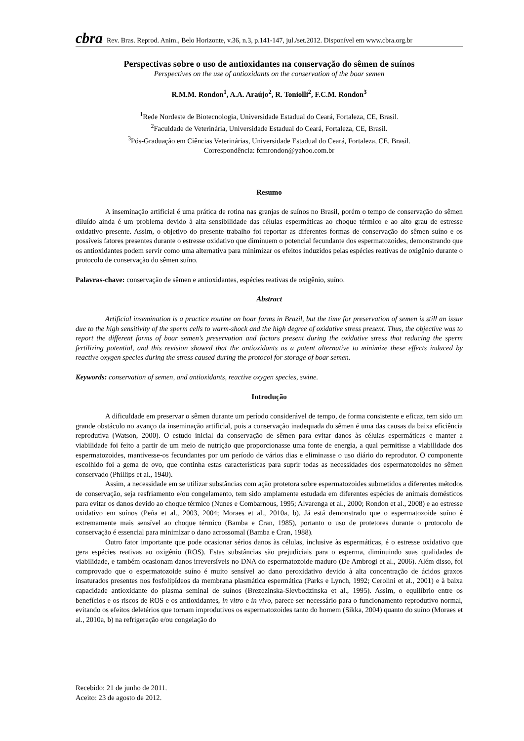cbra Rev. Bras. Reprod. Anim., Belo Horizonte, v.36, n.3, p.141-147, jul./set.2012. Disponível em www.cbra.org.br
Perspectivas sobre o uso de antioxidantes na conservação do sêmen de suínos
Perspectives on the use of antioxidants on the conservation of the boar semen
R.M.M. Rondon<sup>1</sup>, A.A. Araújo<sup>2</sup>, R. Toniolli<sup>2</sup>, F.C.M. Rondon<sup>3</sup>
<sup>1</sup> Rede Nordeste de Biotecnologia, Universidade Estadual do Ceará, Fortaleza, CE, Brasil.
<sup>2</sup> Faculdade de Veterinária, Universidade Estadual do Ceará, Fortaleza, CE, Brasil.
<sup>3</sup> Pós-Graduação em Ciências Veterinárias, Universidade Estadual do Ceará, Fortaleza, CE, Brasil.
Correspondência: fcmrondon@yahoo.com.br
Resumo
A inseminação artificial é uma prática de rotina nas granjas de suínos no Brasil, porém o tempo de conservação do sêmen diluído ainda é um problema devido à alta sensibilidade das células espermáticas ao choque térmico e ao alto grau de estresse oxidativo presente. Assim, o objetivo do presente trabalho foi reportar as diferentes formas de conservação do sêmen suíno e os possíveis fatores presentes durante o estresse oxidativo que diminuem o potencial fecundante dos espermatozoides, demonstrando que os antioxidantes podem servir como uma alternativa para minimizar os efeitos induzidos pelas espécies reativas de oxigênio durante o protocolo de conservação do sêmen suíno.
Palavras-chave: conservação de sêmen e antioxidantes, espécies reativas de oxigênio, suíno.
Abstract
Artificial insemination is a practice routine on boar farms in Brazil, but the time for preservation of semen is still an issue due to the high sensitivity of the sperm cells to warm-shock and the high degree of oxidative stress present. Thus, the objective was to report the different forms of boar semen’s preservation and factors present during the oxidative stress that reducing the sperm fertilizing potential, and this revision showed that the antioxidants as a potent alternative to minimize these effects induced by reactive oxygen species during the stress caused during the protocol for storage of boar semen.
Keywords: conservation of semen, and antioxidants, reactive oxygen species, swine.
Introdução
A dificuldade em preservar o sêmen durante um período considerável de tempo, de forma consistente e eficaz, tem sido um grande obstáculo no avanço da inseminação artificial, pois a conservação inadequada do sêmen é uma das causas da baixa eficiência reprodutiva (Watson, 2000). O estudo inicial da conservação de sêmen para evitar danos às células espermáticas e manter a viabilidade foi feito a partir de um meio de nutrição que proporcionasse uma fonte de energia, a qual permitisse a viabilidade dos espermatozoides, mantivesse-os fecundantes por um período de vários dias e eliminasse o uso diário do reprodutor. O componente escolhido foi a gema de ovo, que continha estas características para suprir todas as necessidades dos espermatozoides no sêmen conservado (Phillips et al., 1940).
Assim, a necessidade em se utilizar substâncias com ação protetora sobre espermatozoides submetidos a diferentes métodos de conservação, seja resfriamento e/ou congelamento, tem sido amplamente estudada em diferentes espécies de animais domésticos para evitar os danos devido ao choque térmico (Nunes e Combarnous, 1995; Alvarenga et al., 2000; Rondon et al., 2008) e ao estresse oxidativo em suínos (Peña et al., 2003, 2004; Moraes et al., 2010a, b). Já está demonstrado que o espermatozoide suíno é extremamente mais sensível ao choque térmico (Bamba e Cran, 1985), portanto o uso de protetores durante o protocolo de conservação é essencial para minimizar o dano acrossomal (Bamba e Cran, 1988).
Outro fator importante que pode ocasionar sérios danos às células, inclusive às espermáticas, é o estresse oxidativo que gera espécies reativas ao oxigênio (ROS). Estas substâncias são prejudiciais para o esperma, diminuindo suas qualidades de viabilidade, e também ocasionam danos irreversíveis no DNA do espermatozoide maduro (De Ambrogi et al., 2006). Além disso, foi comprovado que o espermatozoide suíno é muito sensível ao dano peroxidativo devido à alta concentração de ácidos graxos insaturados presentes nos fosfolipídeos da membrana plasmática espermática (Parks e Lynch, 1992; Cerolini et al., 2001) e à baixa capacidade antioxidante do plasma seminal de suínos (Brezezinska-Slevbodzinska et al., 1995). Assim, o equilíbrio entre os benefícios e os riscos de ROS e os antioxidantes, in vitro e in vivo, parece ser necessário para o funcionamento reprodutivo normal, evitando os efeitos deletérios que tornam improdutivos os espermatozoides tanto do homem (Sikka, 2004) quanto do suíno (Moraes et al., 2010a, b) na refrigeração e/ou congelação do
Recebido: 21 de junho de 2011.
Aceito: 23 de agosto de 2012.